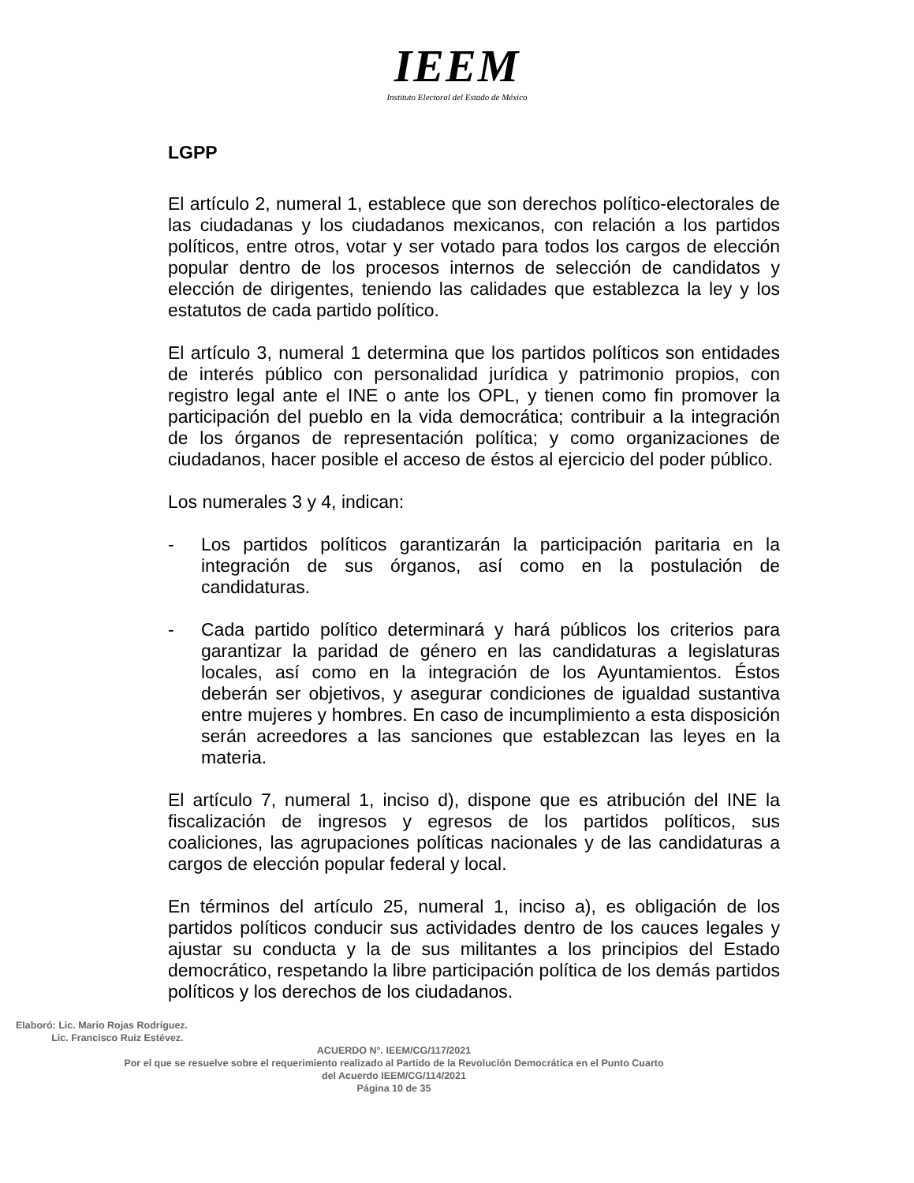IEEM
Instituto Electoral del Estado de México
LGPP
El artículo 2, numeral 1, establece que son derechos político-electorales de las ciudadanas y los ciudadanos mexicanos, con relación a los partidos políticos, entre otros, votar y ser votado para todos los cargos de elección popular dentro de los procesos internos de selección de candidatos y elección de dirigentes, teniendo las calidades que establezca la ley y los estatutos de cada partido político.
El artículo 3, numeral 1 determina que los partidos políticos son entidades de interés público con personalidad jurídica y patrimonio propios, con registro legal ante el INE o ante los OPL, y tienen como fin promover la participación del pueblo en la vida democrática; contribuir a la integración de los órganos de representación política; y como organizaciones de ciudadanos, hacer posible el acceso de éstos al ejercicio del poder público.
Los numerales 3 y 4, indican:
- Los partidos políticos garantizarán la participación paritaria en la integración de sus órganos, así como en la postulación de candidaturas.
- Cada partido político determinará y hará públicos los criterios para garantizar la paridad de género en las candidaturas a legislaturas locales, así como en la integración de los Ayuntamientos. Éstos deberán ser objetivos, y asegurar condiciones de igualdad sustantiva entre mujeres y hombres. En caso de incumplimiento a esta disposición serán acreedores a las sanciones que establezcan las leyes en la materia.
El artículo 7, numeral 1, inciso d), dispone que es atribución del INE la fiscalización de ingresos y egresos de los partidos políticos, sus coaliciones, las agrupaciones políticas nacionales y de las candidaturas a cargos de elección popular federal y local.
En términos del artículo 25, numeral 1, inciso a), es obligación de los partidos políticos conducir sus actividades dentro de los cauces legales y ajustar su conducta y la de sus militantes a los principios del Estado democrático, respetando la libre participación política de los demás partidos políticos y los derechos de los ciudadanos.
Elaboró: Lic. Mario Rojas Rodríguez.
Lic. Francisco Ruiz Estévez.
ACUERDO N°. IEEM/CG/117/2021
Por el que se resuelve sobre el requerimiento realizado al Partido de la Revolución Democrática en el Punto Cuarto
del Acuerdo IEEM/CG/114/2021
Página 10 de 35